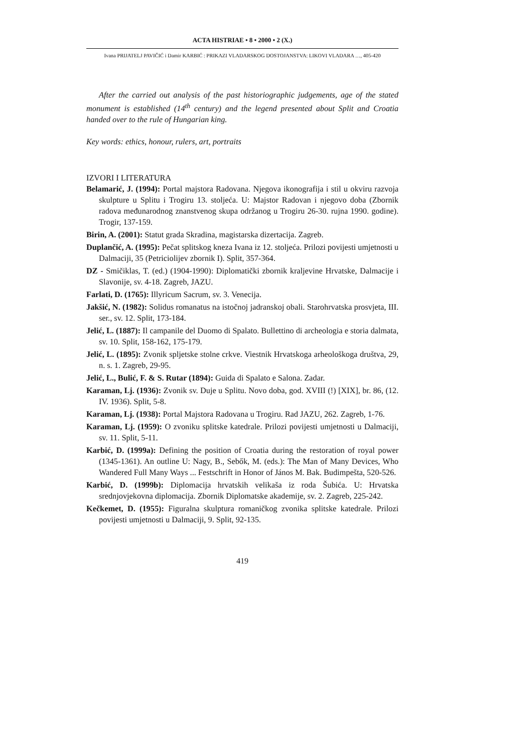ACTA HISTRIAE • 8 • 2000 • 2 (X.)
Ivana PRIJATELJ PAVIČIĆ i Damir KARBIĆ : PRIKAZI VLADARSKOG DOSTOJANSTVA: LIKOVI VLADARA …, 405-420
After the carried out analysis of the past historiographic judgements, age of the stated monument is established (14<sup>th</sup> century) and the legend presented about Split and Croatia handed over to the rule of Hungarian king.
Key words: ethics, honour, rulers, art, portraits
IZVORI I LITERATURA
Belamarić, J. (1994): Portal majstora Radovana. Njegova ikonografija i stil u okviru razvoja skulpture u Splitu i Trogiru 13. stoljeća. U: Majstor Radovan i njegovo doba (Zbornik radova međunarodnog znanstvenog skupa održanog u Trogiru 26-30. rujna 1990. godine). Trogir, 137-159.
Birin, A. (2001): Statut grada Skradina, magistarska dizertacija. Zagreb.
Duplančić, A. (1995): Pečat splitskog kneza Ivana iz 12. stoljeća. Prilozi povijesti umjetnosti u Dalmaciji, 35 (Petriciolijev zbornik I). Split, 357-364.
DZ - Smičiklas, T. (ed.) (1904-1990): Diplomatički zbornik kraljevine Hrvatske, Dalmacije i Slavonije, sv. 4-18. Zagreb, JAZU.
Farlati, D. (1765): Illyricum Sacrum, sv. 3. Venecija.
Jakšić, N. (1982): Solidus romanatus na istočnoj jadranskoj obali. Starohrvatska prosvjeta, III. ser., sv. 12. Split, 173-184.
Jelić, L. (1887): Il campanile del Duomo di Spalato. Bullettino di archeologia e storia dalmata, sv. 10. Split, 158-162, 175-179.
Jelić, L. (1895): Zvonik spljetske stolne crkve. Viestnik Hrvatskoga arheološkoga društva, 29, n. s. 1. Zagreb, 29-95.
Jelić, L., Bulić, F. & S. Rutar (1894): Guida di Spalato e Salona. Zadar.
Karaman, Lj. (1936): Zvonik sv. Duje u Splitu. Novo doba, god. XVIII (!) [XIX], br. 86, (12. IV. 1936). Split, 5-8.
Karaman, Lj. (1938): Portal Majstora Radovana u Trogiru. Rad JAZU, 262. Zagreb, 1-76.
Karaman, Lj. (1959): O zvoniku splitske katedrale. Prilozi povijesti umjetnosti u Dalmaciji, sv. 11. Split, 5-11.
Karbić, D. (1999a): Defining the position of Croatia during the restoration of royal power (1345-1361). An outline U: Nagy, B., Sebők, M. (eds.): The Man of Many Devices, Who Wandered Full Many Ways ... Festschrift in Honor of János M. Bak. Budimpešta, 520-526.
Karbić, D. (1999b): Diplomacija hrvatskih velikaša iz roda Šubića. U: Hrvatska srednjovjekovna diplomacija. Zbornik Diplomatske akademije, sv. 2. Zagreb, 225-242.
Kečkemet, D. (1955): Figuralna skulptura romaničkog zvonika splitske katedrale. Prilozi povijesti umjetnosti u Dalmaciji, 9. Split, 92-135.
419